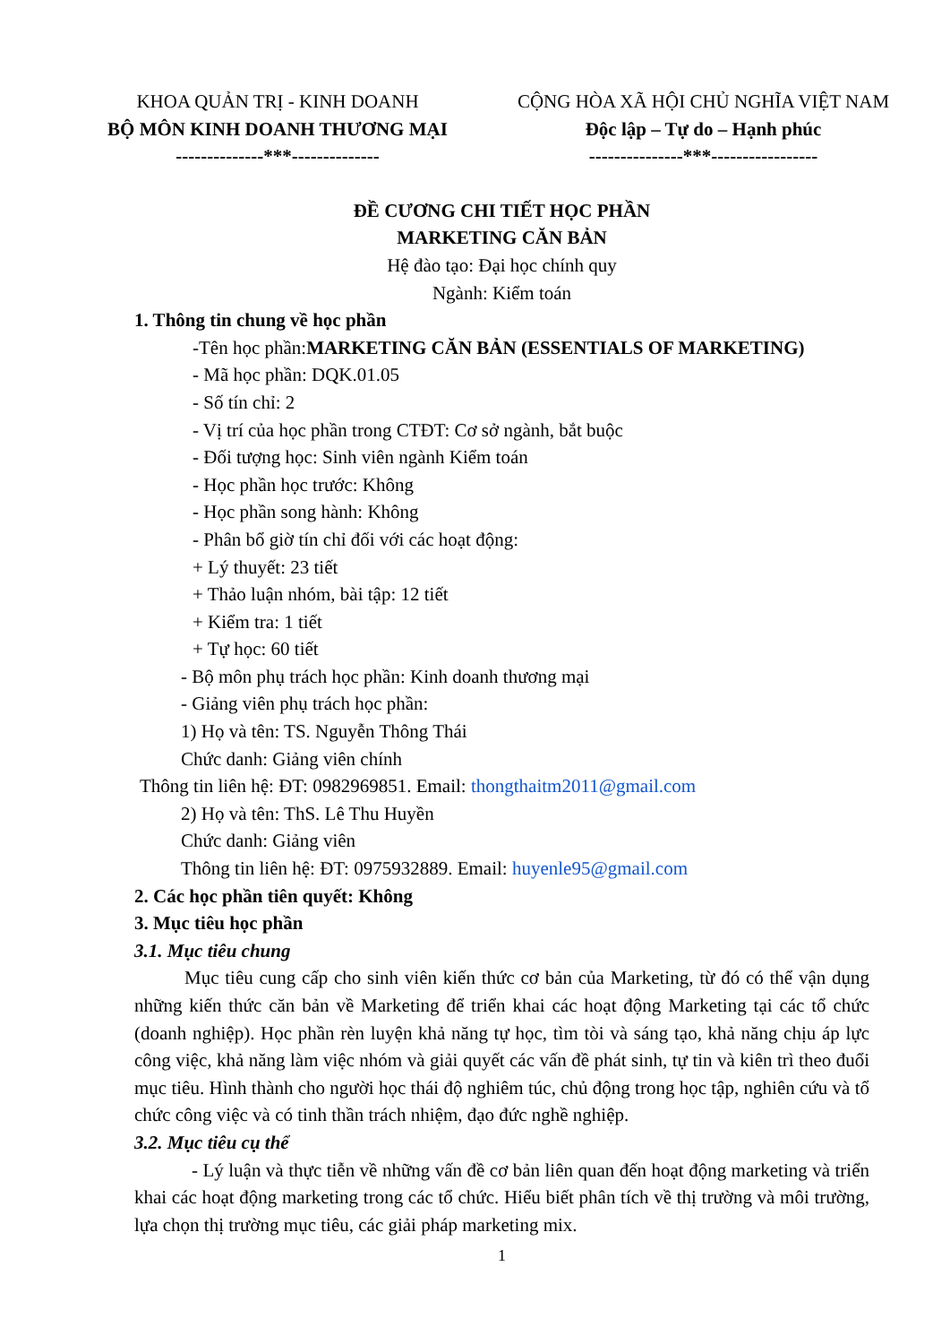KHOA QUẢN TRỊ - KINH DOANH
BỘ MÔN KINH DOANH THƯƠNG MẠI
--------------***--------------
CỘNG HÒA XÃ HỘI CHỦ NGHĨA VIỆT NAM
Độc lập – Tự do – Hạnh phúc
---------------***-----------------
ĐỀ CƯƠNG CHI TIẾT HỌC PHẦN
MARKETING CĂN BẢN
Hệ đào tạo: Đại học chính quy
Ngành: Kiểm toán
1. Thông tin chung về học phần
-Tên học phần:MARKETING CĂN BẢN (ESSENTIALS OF MARKETING)
- Mã học phần: DQK.01.05
- Số tín chỉ: 2
- Vị trí của học phần trong CTĐT: Cơ sở ngành, bắt buộc
- Đối tượng học: Sinh viên ngành Kiểm toán
- Học phần học trước: Không
- Học phần song hành: Không
- Phân bổ giờ tín chỉ đối với các hoạt động:
+ Lý thuyết: 23 tiết
+ Thảo luận nhóm, bài tập: 12 tiết
+ Kiểm tra: 1 tiết
+ Tự học: 60 tiết
- Bộ môn phụ trách học phần: Kinh doanh thương mại
- Giảng viên phụ trách học phần:
1) Họ và tên: TS. Nguyễn Thông Thái
Chức danh: Giảng viên chính
Thông tin liên hệ: ĐT: 0982969851. Email: thongthaitm2011@gmail.com
2) Họ và tên: ThS. Lê Thu Huyền
Chức danh: Giảng viên
Thông tin liên hệ: ĐT: 0975932889. Email: huyenle95@gmail.com
2. Các học phần tiên quyết: Không
3. Mục tiêu học phần
3.1. Mục tiêu chung
Mục tiêu cung cấp cho sinh viên kiến thức cơ bản của Marketing, từ đó có thể vận dụng những kiến thức căn bản về Marketing để triển khai các hoạt động Marketing tại các tổ chức (doanh nghiệp). Học phần rèn luyện khả năng tự học, tìm tòi và sáng tạo, khả năng chịu áp lực công việc, khả năng làm việc nhóm và giải quyết các vấn đề phát sinh, tự tin và kiên trì theo đuổi mục tiêu. Hình thành cho người học thái độ nghiêm túc, chủ động trong học tập, nghiên cứu và tổ chức công việc và có tinh thần trách nhiệm, đạo đức nghề nghiệp.
3.2. Mục tiêu cụ thể
- Lý luận và thực tiễn về những vấn đề cơ bản liên quan đến hoạt động marketing và triển khai các hoạt động marketing trong các tổ chức. Hiểu biết phân tích về thị trường và môi trường, lựa chọn thị trường mục tiêu, các giải pháp marketing mix.
1